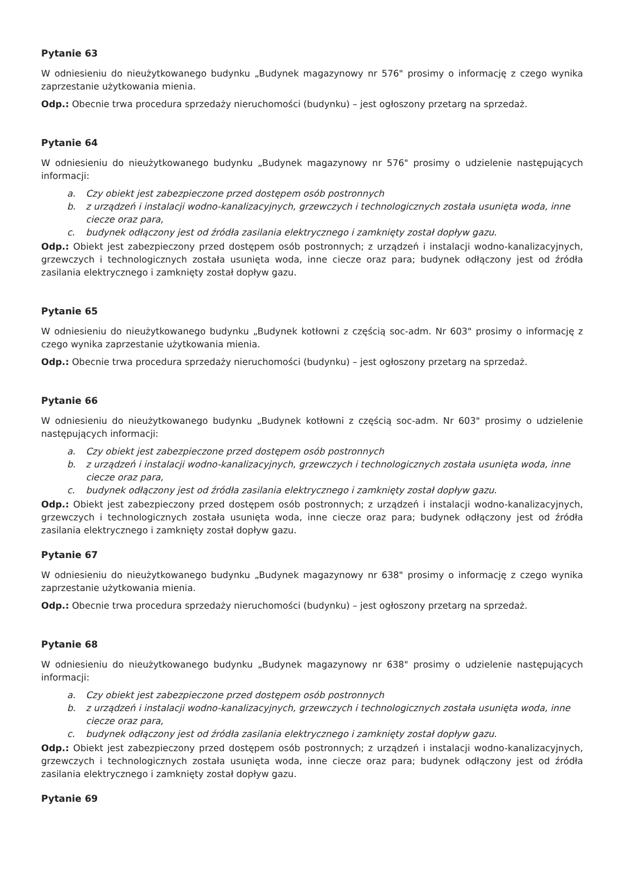Pytanie 63
W odniesieniu do nieużytkowanego budynku „Budynek magazynowy nr 576" prosimy o informację z czego wynika zaprzestanie użytkowania mienia.
Odp.: Obecnie trwa procedura sprzedaży nieruchomości (budynku) – jest ogłoszony przetarg na sprzedaż.
Pytanie 64
W odniesieniu do nieużytkowanego budynku „Budynek magazynowy nr 576" prosimy o udzielenie następujących informacji:
a. Czy obiekt jest zabezpieczone przed dostępem osób postronnych
b. z urządzeń i instalacji wodno-kanalizacyjnych, grzewczych i technologicznych została usunięta woda, inne ciecze oraz para,
c. budynek odłączony jest od źródła zasilania elektrycznego i zamknięty został dopływ gazu.
Odp.: Obiekt jest zabezpieczony przed dostępem osób postronnych; z urządzeń i instalacji wodno-kanalizacyjnych, grzewczych i technologicznych została usunięta woda, inne ciecze oraz para; budynek odłączony jest od źródła zasilania elektrycznego i zamknięty został dopływ gazu.
Pytanie 65
W odniesieniu do nieużytkowanego budynku „Budynek kotłowni z częścią soc-adm. Nr 603" prosimy o informację z czego wynika zaprzestanie użytkowania mienia.
Odp.: Obecnie trwa procedura sprzedaży nieruchomości (budynku) – jest ogłoszony przetarg na sprzedaż.
Pytanie 66
W odniesieniu do nieużytkowanego budynku „Budynek kotłowni z częścią soc-adm. Nr 603" prosimy o udzielenie następujących informacji:
a. Czy obiekt jest zabezpieczone przed dostępem osób postronnych
b. z urządzeń i instalacji wodno-kanalizacyjnych, grzewczych i technologicznych została usunięta woda, inne ciecze oraz para,
c. budynek odłączony jest od źródła zasilania elektrycznego i zamknięty został dopływ gazu.
Odp.: Obiekt jest zabezpieczony przed dostępem osób postronnych; z urządzeń i instalacji wodno-kanalizacyjnych, grzewczych i technologicznych została usunięta woda, inne ciecze oraz para; budynek odłączony jest od źródła zasilania elektrycznego i zamknięty został dopływ gazu.
Pytanie 67
W odniesieniu do nieużytkowanego budynku „Budynek magazynowy nr 638" prosimy o informację z czego wynika zaprzestanie użytkowania mienia.
Odp.: Obecnie trwa procedura sprzedaży nieruchomości (budynku) – jest ogłoszony przetarg na sprzedaż.
Pytanie 68
W odniesieniu do nieużytkowanego budynku „Budynek magazynowy nr 638" prosimy o udzielenie następujących informacji:
a. Czy obiekt jest zabezpieczone przed dostępem osób postronnych
b. z urządzeń i instalacji wodno-kanalizacyjnych, grzewczych i technologicznych została usunięta woda, inne ciecze oraz para,
c. budynek odłączony jest od źródła zasilania elektrycznego i zamknięty został dopływ gazu.
Odp.: Obiekt jest zabezpieczony przed dostępem osób postronnych; z urządzeń i instalacji wodno-kanalizacyjnych, grzewczych i technologicznych została usunięta woda, inne ciecze oraz para; budynek odłączony jest od źródła zasilania elektrycznego i zamknięty został dopływ gazu.
Pytanie 69